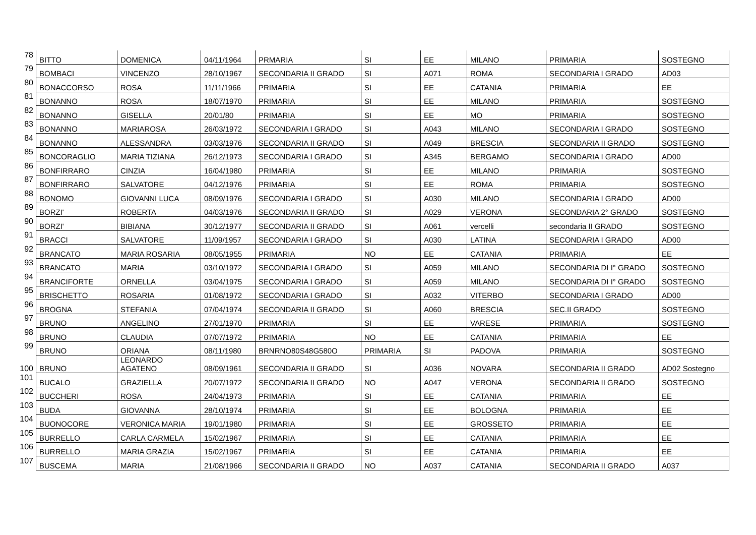| 78 | BITTO | DOMENICA | 04/11/1964 | PRMARIA | SI | EE | MILANO | PRIMARIA | SOSTEGNO |
| 79 | BOMBACI | VINCENZO | 28/10/1967 | SECONDARIA II GRADO | SI | A071 | ROMA | SECONDARIA I GRADO | AD03 |
| 80 | BONACCORSO | ROSA | 11/11/1966 | PRIMARIA | SI | EE | CATANIA | PRIMARIA | EE |
| 81 | BONANNO | ROSA | 18/07/1970 | PRIMARIA | SI | EE | MILANO | PRIMARIA | SOSTEGNO |
| 82 | BONANNO | GISELLA | 20/01/80 | PRIMARIA | SI | EE | MO | PRIMARIA | SOSTEGNO |
| 83 | BONANNO | MARIAROSA | 26/03/1972 | SECONDARIA I GRADO | SI | A043 | MILANO | SECONDARIA I GRADO | SOSTEGNO |
| 84 | BONANNO | ALESSANDRA | 03/03/1976 | SECONDARIA II GRADO | SI | A049 | BRESCIA | SECONDARIA II GRADO | SOSTEGNO |
| 85 | BONCORAGLIO | MARIA TIZIANA | 26/12/1973 | SECONDARIA I GRADO | SI | A345 | BERGAMO | SECONDARIA I GRADO | AD00 |
| 86 | BONFIRRARO | CINZIA | 16/04/1980 | PRIMARIA | SI | EE | MILANO | PRIMARIA | SOSTEGNO |
| 87 | BONFIRRARO | SALVATORE | 04/12/1976 | PRIMARIA | SI | EE | ROMA | PRIMARIA | SOSTEGNO |
| 88 | BONOMO | GIOVANNI LUCA | 08/09/1976 | SECONDARIA I GRADO | SI | A030 | MILANO | SECONDARIA I GRADO | AD00 |
| 89 | BORZI' | ROBERTA | 04/03/1976 | SECONDARIA II GRADO | SI | A029 | VERONA | SECONDARIA 2° GRADO | SOSTEGNO |
| 90 | BORZI' | BIBIANA | 30/12/1977 | SECONDARIA II GRADO | SI | A061 | vercelli | secondaria II GRADO | SOSTEGNO |
| 91 | BRACCI | SALVATORE | 11/09/1957 | SECONDARIA I GRADO | SI | A030 | LATINA | SECONDARIA I GRADO | AD00 |
| 92 | BRANCATO | MARIA ROSARIA | 08/05/1955 | PRIMARIA | NO | EE | CATANIA | PRIMARIA | EE |
| 93 | BRANCATO | MARIA | 03/10/1972 | SECONDARIA I GRADO | SI | A059 | MILANO | SECONDARIA DI I° GRADO | SOSTEGNO |
| 94 | BRANCIFORTE | ORNELLA | 03/04/1975 | SECONDARIA I GRADO | SI | A059 | MILANO | SECONDARIA DI I° GRADO | SOSTEGNO |
| 95 | BRISCHETTO | ROSARIA | 01/08/1972 | SECONDARIA I GRADO | SI | A032 | VITERBO | SECONDARIA I GRADO | AD00 |
| 96 | BROGNA | STEFANIA | 07/04/1974 | SECONDARIA II GRADO | SI | A060 | BRESCIA | SEC.II GRADO | SOSTEGNO |
| 97 | BRUNO | ANGELINO | 27/01/1970 | PRIMARIA | SI | EE | VARESE | PRIMARIA | SOSTEGNO |
| 98 | BRUNO | CLAUDIA | 07/07/1972 | PRIMARIA | NO | EE | CATANIA | PRIMARIA | EE |
| 99 | BRUNO | ORIANA | 08/11/1980 | BRNRNO80S48G580O | PRIMARIA | SI | PADOVA | PRIMARIA | SOSTEGNO |
| 100 | BRUNO | LEONARDO AGATENO | 08/09/1961 | SECONDARIA II GRADO | SI | A036 | NOVARA | SECONDARIA II GRADO | AD02 Sostegno |
| 101 | BUCALO | GRAZIELLA | 20/07/1972 | SECONDARIA II GRADO | NO | A047 | VERONA | SECONDARIA II GRADO | SOSTEGNO |
| 102 | BUCCHERI | ROSA | 24/04/1973 | PRIMARIA | SI | EE | CATANIA | PRIMARIA | EE |
| 103 | BUDA | GIOVANNA | 28/10/1974 | PRIMARIA | SI | EE | BOLOGNA | PRIMARIA | EE |
| 104 | BUONOCORE | VERONICA MARIA | 19/01/1980 | PRIMARIA | SI | EE | GROSSETO | PRIMARIA | EE |
| 105 | BURRELLO | CARLA CARMELA | 15/02/1967 | PRIMARIA | SI | EE | CATANIA | PRIMARIA | EE |
| 106 | BURRELLO | MARIA GRAZIA | 15/02/1967 | PRIMARIA | SI | EE | CATANIA | PRIMARIA | EE |
| 107 | BUSCEMA | MARIA | 21/08/1966 | SECONDARIA II GRADO | NO | A037 | CATANIA | SECONDARIA II GRADO | A037 |